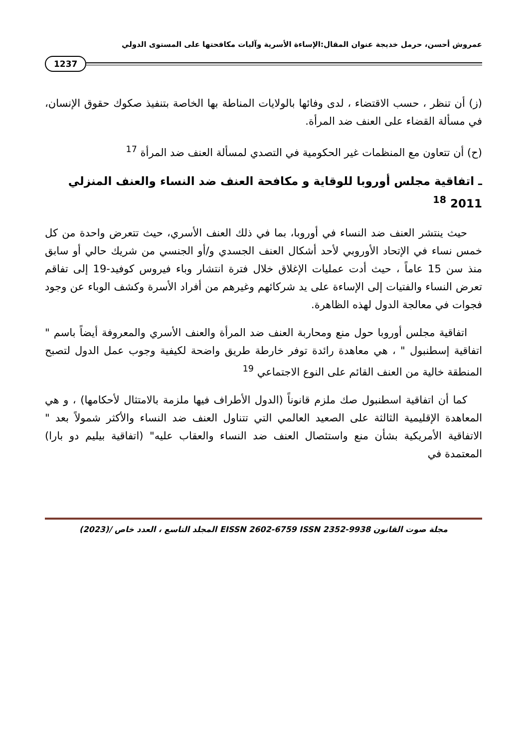عمروش أحسن، حرمل خديجة عنوان المقال:الإساءة الأسرية وآليات مكافحتها على المستوى الدولي
1237
(ز) أن تنظر ، حسب الاقتضاء ، لدى وفائها بالولايات المناطة بها الخاصة بتنفيذ صكوك حقوق الإنسان، في مسألة القضاء على العنف ضد المرأة.
(ح) أن تتعاون مع المنظمات غير الحكومية في التصدي لمسألة العنف ضد المرأة <sup>17</sup>
ـ اتفاقية مجلس أوروبا للوقاية و مكافحة العنف ضد النساء والعنف المنزلي 2011 <sup>18</sup>
حيث ينتشر العنف ضد النساء في أوروبا، بما في ذلك العنف الأسري، حيث تتعرض واحدة من كل خمس نساء في الإتحاد الأوروبي لأحد أشكال العنف الجسدي و/أو الجنسي من شريك حالي أو سابق منذ سن 15 عاماً ، حيث أدت عمليات الإغلاق خلال فترة انتشار وباء فيروس كوفيد-19 إلى تفاقم تعرض النساء والفتيات إلى الإساءة على يد شركائهم وغيرهم من أفراد الأسرة وكشف الوباء عن وجود فجوات في معالجة الدول لهذه الظاهرة.
اتفاقية مجلس أوروبا حول منع ومحاربة العنف ضد المرأة والعنف الأسري والمعروفة أيضاً باسم " اتفاقية إسطنبول " ، هي معاهدة رائدة توفر خارطة طريق واضحة لكيفية وجوب عمل الدول لتصبح المنطقة خالية من العنف القائم على النوع الاجتماعي <sup>19</sup>
كما أن اتفاقية اسطنبول صك ملزم قانوناً (الدول الأطراف فيها ملزمة بالامتثال لأحكامها) ، و هي المعاهدة الإقليمية الثالثة على الصعيد العالمي التي تتناول العنف ضد النساء والأكثر شمولاً بعد " الاتفاقية الأمريكية بشأن منع واستئصال العنف ضد النساء والعقاب عليه" (اتفاقية بيليم دو بارا) المعتمدة في
مجلة صوت القانون EISSN 2602-6759 ISSN 2352-9938 المجلد التاسع ، العدد خاص /(2023)